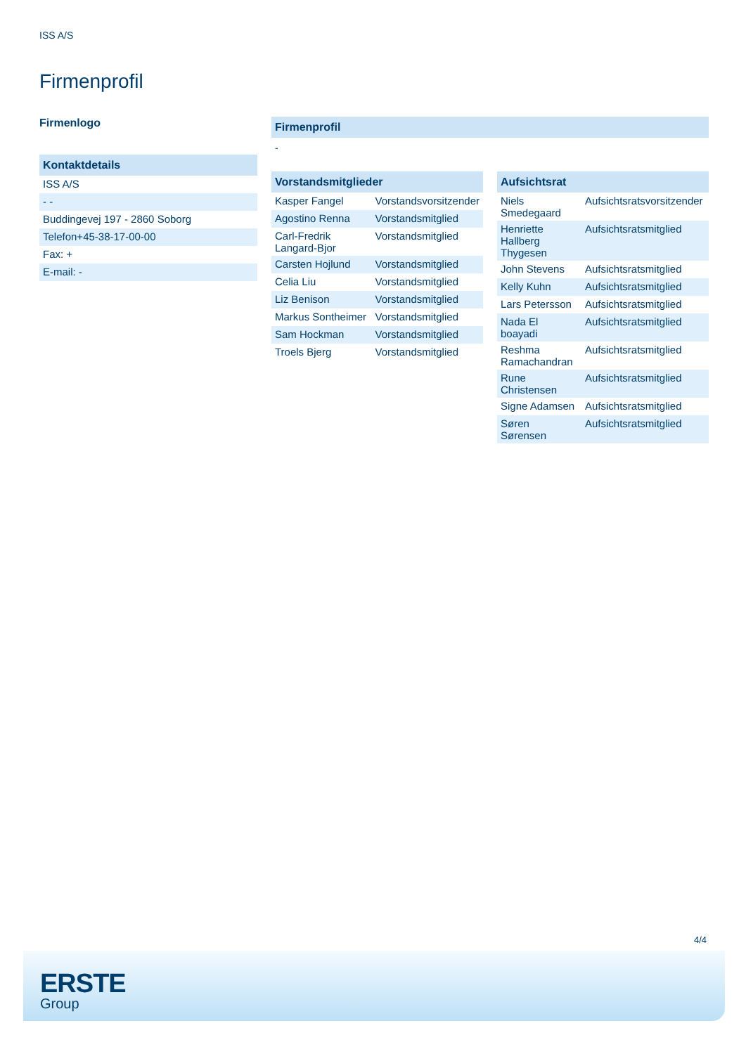ISS A/S
Firmenprofil
Firmenlogo
Kontaktdetails
| ISS A/S |
| - - |
| Buddingevej 197 - 2860 Soborg |
| Telefon+45-38-17-00-00 |
| Fax: + |
| E-mail: - |
Firmenprofil
-
Vorstandsmitglieder
| Kasper Fangel | Vorstandsvorsitzender |
| Agostino Renna | Vorstandsmitglied |
| Carl-Fredrik Langard-Bjor | Vorstandsmitglied |
| Carsten Hojlund | Vorstandsmitglied |
| Celia Liu | Vorstandsmitglied |
| Liz Benison | Vorstandsmitglied |
| Markus Sontheimer | Vorstandsmitglied |
| Sam Hockman | Vorstandsmitglied |
| Troels Bjerg | Vorstandsmitglied |
Aufsichtsrat
| Niels Smedegaard | Aufsichtsratsvorsitzender |
| Henriette Hallberg Thygesen | Aufsichtsratsmitglied |
| John Stevens | Aufsichtsratsmitglied |
| Kelly Kuhn | Aufsichtsratsmitglied |
| Lars Petersson | Aufsichtsratsmitglied |
| Nada El boayadi | Aufsichtsratsmitglied |
| Reshma Ramachandran | Aufsichtsratsmitglied |
| Rune Christensen | Aufsichtsratsmitglied |
| Signe Adamsen | Aufsichtsratsmitglied |
| Søren Sørensen | Aufsichtsratsmitglied |
4/4
ERSTE
Group